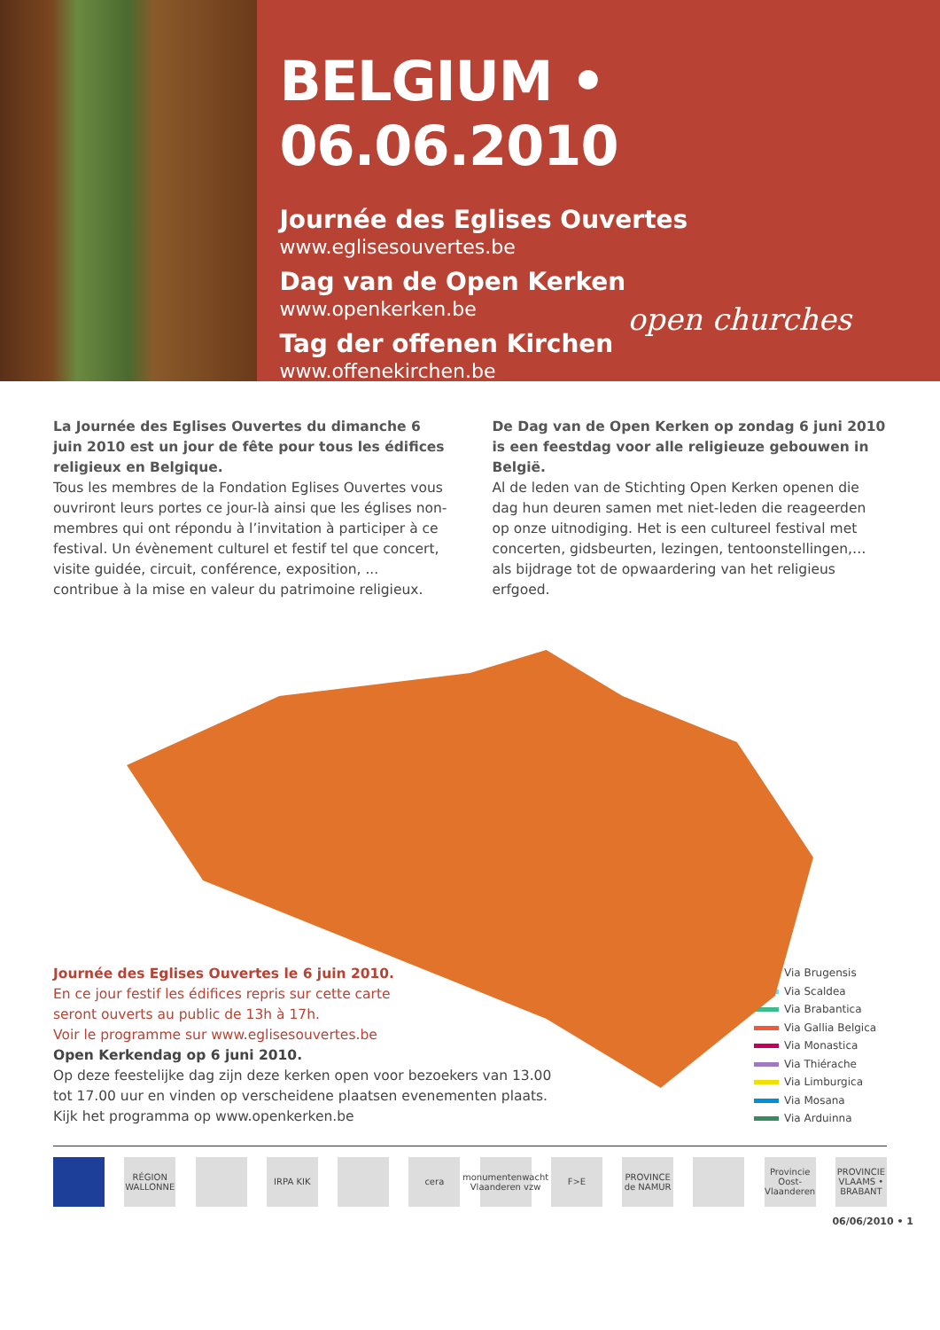BELGIUM • 06.06.2010
Journée des Eglises Ouvertes
www.eglisesouvertes.be
Dag van de Open Kerken
www.openkerken.be
Tag der offenen Kirchen
www.offenekirchen.be
open churches
La Journée des Eglises Ouvertes du dimanche 6 juin 2010 est un jour de fête pour tous les édifices religieux en Belgique.
Tous les membres de la Fondation Eglises Ouvertes vous ouvriront leurs portes ce jour-là ainsi que les églises non-membres qui ont répondu à l’invitation à participer à ce festival. Un évènement culturel et festif tel que concert, visite guidée, circuit, conférence, exposition, ... contribue à la mise en valeur du patrimoine religieux.
De Dag van de Open Kerken op zondag 6 juni 2010 is een feestdag voor alle religieuze gebouwen in België.
Al de leden van de Stichting Open Kerken openen die dag hun deuren samen met niet-leden die reageerden op onze uitnodiging. Het is een cultureel festival met concerten, gidsbeurten, lezingen, tentoonstellingen,… als bijdrage tot de opwaardering van het religieus erfgoed.
Journée des Eglises Ouvertes le 6 juin 2010.
En ce jour festif les édifices repris sur cette carte
seront ouverts au public de 13h à 17h.
Voir le programme sur www.eglisesouvertes.be
Open Kerkendag op 6 juni 2010.
Op deze feestelijke dag zijn deze kerken open voor bezoekers van 13.00
tot 17.00 uur en vinden op verscheidene plaatsen evenementen plaats.
Kijk het programma op www.openkerken.be
Via Brugensis
Via Scaldea
Via Brabantica
Via Gallia Belgica
Via Monastica
Via Thiérache
Via Limburgica
Via Mosana
Via Arduinna
RÉGION WALLONNE
IRPA KIK cera monumentenwacht Vlaanderen vzw
F>E PROVINCE de NAMUR
Provincie Oost-Vlaanderen
PROVINCIE VLAAMS • BRABANT
06/06/2010 • 1